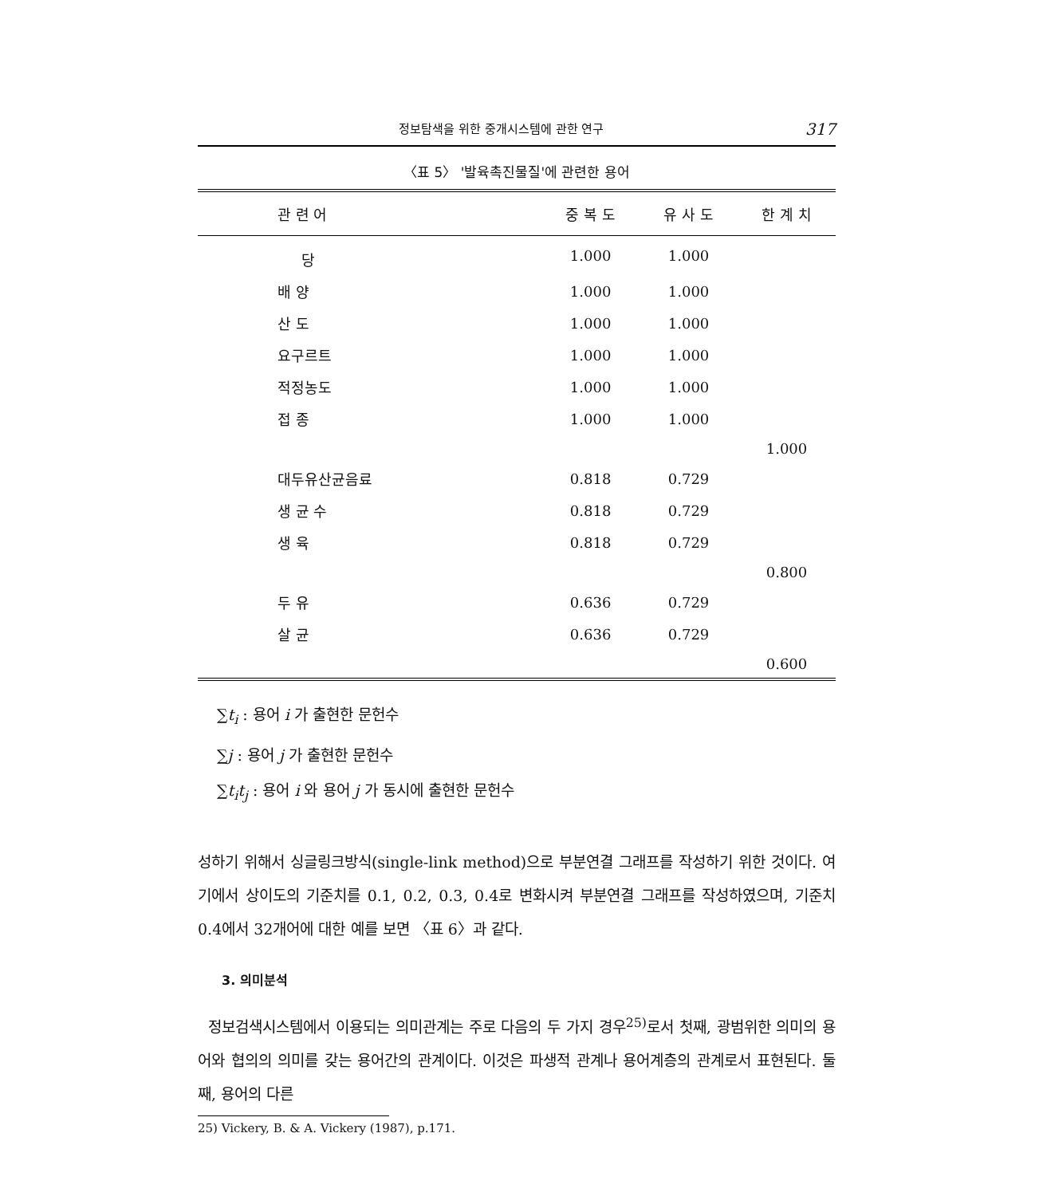정보탐색을 위한 중개시스템에 관한 연구 317
〈표 5〉 '발육촉진물질'에 관련한 용어
| 관 련 어 | 중 복 도 | 유 사 도 | 한 계 치 |
| --- | --- | --- | --- |
| 당 | 1.000 | 1.000 | |
| 배 양 | 1.000 | 1.000 | |
| 산 도 | 1.000 | 1.000 | |
| 요구르트 | 1.000 | 1.000 | |
| 적정농도 | 1.000 | 1.000 | |
| 접 종 | 1.000 | 1.000 | |
| | | | 1.000 |
| 대두유산균음료 | 0.818 | 0.729 | |
| 생 균 수 | 0.818 | 0.729 | |
| 생 육 | 0.818 | 0.729 | |
| | | | 0.800 |
| 두 유 | 0.636 | 0.729 | |
| 살 균 | 0.636 | 0.729 | |
| | | | 0.600 |
∑t<sub>i</sub> : 용어 i 가 출현한 문헌수
∑j : 용어 j 가 출현한 문헌수
∑t<sub>i</sub>t<sub>j</sub> : 용어 i 와 용어 j 가 동시에 출현한 문헌수
성하기 위해서 싱글링크방식(single-link method)으로 부분연결 그래프를 작성하기 위한 것이다. 여기에서 상이도의 기준치를 0.1, 0.2, 0.3, 0.4로 변화시켜 부분연결 그래프를 작성하였으며, 기준치 0.4에서 32개어에 대한 예를 보면 〈표 6〉과 같다.
3. 의미분석
정보검색시스템에서 이용되는 의미관계는 주로 다음의 두 가지 경우<sup>25)</sup>로서 첫째, 광범위한 의미의 용어와 협의의 의미를 갖는 용어간의 관계이다. 이것은 파생적 관계나 용어계층의 관계로서 표현된다. 둘째, 용어의 다른
25) Vickery, B. & A. Vickery (1987), p.171.